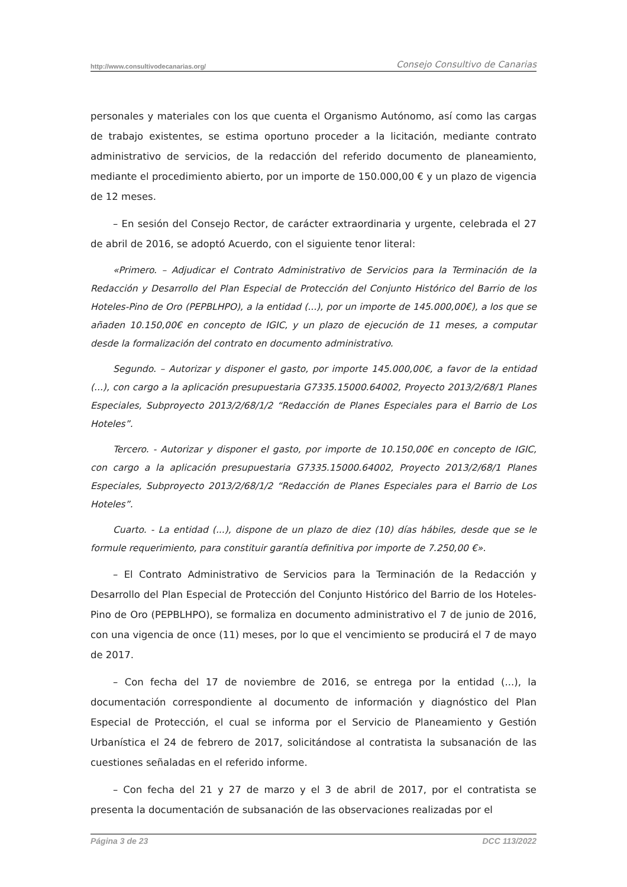http://www.consultivodecanarias.org/ Consejo Consultivo de Canarias
personales y materiales con los que cuenta el Organismo Autónomo, así como las cargas de trabajo existentes, se estima oportuno proceder a la licitación, mediante contrato administrativo de servicios, de la redacción del referido documento de planeamiento, mediante el procedimiento abierto, por un importe de 150.000,00 € y un plazo de vigencia de 12 meses.
– En sesión del Consejo Rector, de carácter extraordinaria y urgente, celebrada el 27 de abril de 2016, se adoptó Acuerdo, con el siguiente tenor literal:
«Primero. – Adjudicar el Contrato Administrativo de Servicios para la Terminación de la Redacción y Desarrollo del Plan Especial de Protección del Conjunto Histórico del Barrio de los Hoteles-Pino de Oro (PEPBLHPO), a la entidad (...), por un importe de 145.000,00€), a los que se añaden 10.150,00€ en concepto de IGIC, y un plazo de ejecución de 11 meses, a computar desde la formalización del contrato en documento administrativo.
Segundo. – Autorizar y disponer el gasto, por importe 145.000,00€, a favor de la entidad (...), con cargo a la aplicación presupuestaria G7335.15000.64002, Proyecto 2013/2/68/1 Planes Especiales, Subproyecto 2013/2/68/1/2 “Redacción de Planes Especiales para el Barrio de Los Hoteles”.
Tercero. - Autorizar y disponer el gasto, por importe de 10.150,00€ en concepto de IGIC, con cargo a la aplicación presupuestaria G7335.15000.64002, Proyecto 2013/2/68/1 Planes Especiales, Subproyecto 2013/2/68/1/2 “Redacción de Planes Especiales para el Barrio de Los Hoteles”.
Cuarto. - La entidad (...), dispone de un plazo de diez (10) días hábiles, desde que se le formule requerimiento, para constituir garantía definitiva por importe de 7.250,00 €».
– El Contrato Administrativo de Servicios para la Terminación de la Redacción y Desarrollo del Plan Especial de Protección del Conjunto Histórico del Barrio de los Hoteles-Pino de Oro (PEPBLHPO), se formaliza en documento administrativo el 7 de junio de 2016, con una vigencia de once (11) meses, por lo que el vencimiento se producirá el 7 de mayo de 2017.
– Con fecha del 17 de noviembre de 2016, se entrega por la entidad (...), la documentación correspondiente al documento de información y diagnóstico del Plan Especial de Protección, el cual se informa por el Servicio de Planeamiento y Gestión Urbanística el 24 de febrero de 2017, solicitándose al contratista la subsanación de las cuestiones señaladas en el referido informe.
– Con fecha del 21 y 27 de marzo y el 3 de abril de 2017, por el contratista se presenta la documentación de subsanación de las observaciones realizadas por el
Página 3 de 23 DCC 113/2022